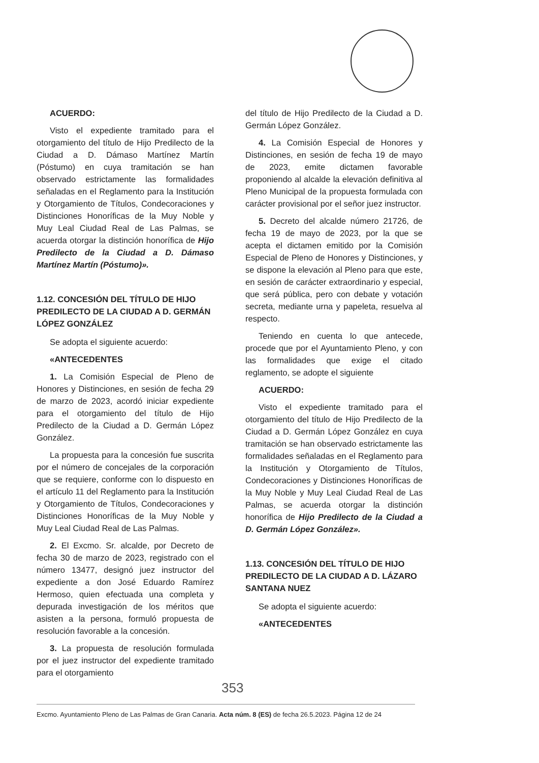ACUERDO:
Visto el expediente tramitado para el otorgamiento del título de Hijo Predilecto de la Ciudad a D. Dámaso Martínez Martín (Póstumo) en cuya tramitación se han observado estrictamente las formalidades señaladas en el Reglamento para la Institución y Otorgamiento de Títulos, Condecoraciones y Distinciones Honoríficas de la Muy Noble y Muy Leal Ciudad Real de Las Palmas, se acuerda otorgar la distinción honorífica de Hijo Predilecto de la Ciudad a D. Dámaso Martínez Martín (Póstumo)».
1.12. CONCESIÓN DEL TÍTULO DE HIJO PREDILECTO DE LA CIUDAD A D. GERMÁN LÓPEZ GONZÁLEZ
Se adopta el siguiente acuerdo:
«ANTECEDENTES
1. La Comisión Especial de Pleno de Honores y Distinciones, en sesión de fecha 29 de marzo de 2023, acordó iniciar expediente para el otorgamiento del título de Hijo Predilecto de la Ciudad a D. Germán López González.
La propuesta para la concesión fue suscrita por el número de concejales de la corporación que se requiere, conforme con lo dispuesto en el artículo 11 del Reglamento para la Institución y Otorgamiento de Títulos, Condecoraciones y Distinciones Honoríficas de la Muy Noble y Muy Leal Ciudad Real de Las Palmas.
2. El Excmo. Sr. alcalde, por Decreto de fecha 30 de marzo de 2023, registrado con el número 13477, designó juez instructor del expediente a don José Eduardo Ramírez Hermoso, quien efectuada una completa y depurada investigación de los méritos que asisten a la persona, formuló propuesta de resolución favorable a la concesión.
3. La propuesta de resolución formulada por el juez instructor del expediente tramitado para el otorgamiento
del título de Hijo Predilecto de la Ciudad a D. Germán López González.
4. La Comisión Especial de Honores y Distinciones, en sesión de fecha 19 de mayo de 2023, emite dictamen favorable proponiendo al alcalde la elevación definitiva al Pleno Municipal de la propuesta formulada con carácter provisional por el señor juez instructor.
5. Decreto del alcalde número 21726, de fecha 19 de mayo de 2023, por la que se acepta el dictamen emitido por la Comisión Especial de Pleno de Honores y Distinciones, y se dispone la elevación al Pleno para que este, en sesión de carácter extraordinario y especial, que será pública, pero con debate y votación secreta, mediante urna y papeleta, resuelva al respecto.
Teniendo en cuenta lo que antecede, procede que por el Ayuntamiento Pleno, y con las formalidades que exige el citado reglamento, se adopte el siguiente
ACUERDO:
Visto el expediente tramitado para el otorgamiento del título de Hijo Predilecto de la Ciudad a D. Germán López González en cuya tramitación se han observado estrictamente las formalidades señaladas en el Reglamento para la Institución y Otorgamiento de Títulos, Condecoraciones y Distinciones Honoríficas de la Muy Noble y Muy Leal Ciudad Real de Las Palmas, se acuerda otorgar la distinción honorífica de Hijo Predilecto de la Ciudad a D. Germán López González».
1.13. CONCESIÓN DEL TÍTULO DE HIJO PREDILECTO DE LA CIUDAD A D. LÁZARO SANTANA NUEZ
Se adopta el siguiente acuerdo:
«ANTECEDENTES
353
Excmo. Ayuntamiento Pleno de Las Palmas de Gran Canaria. Acta núm. 8 (ES) de fecha 26.5.2023. Página 12 de 24